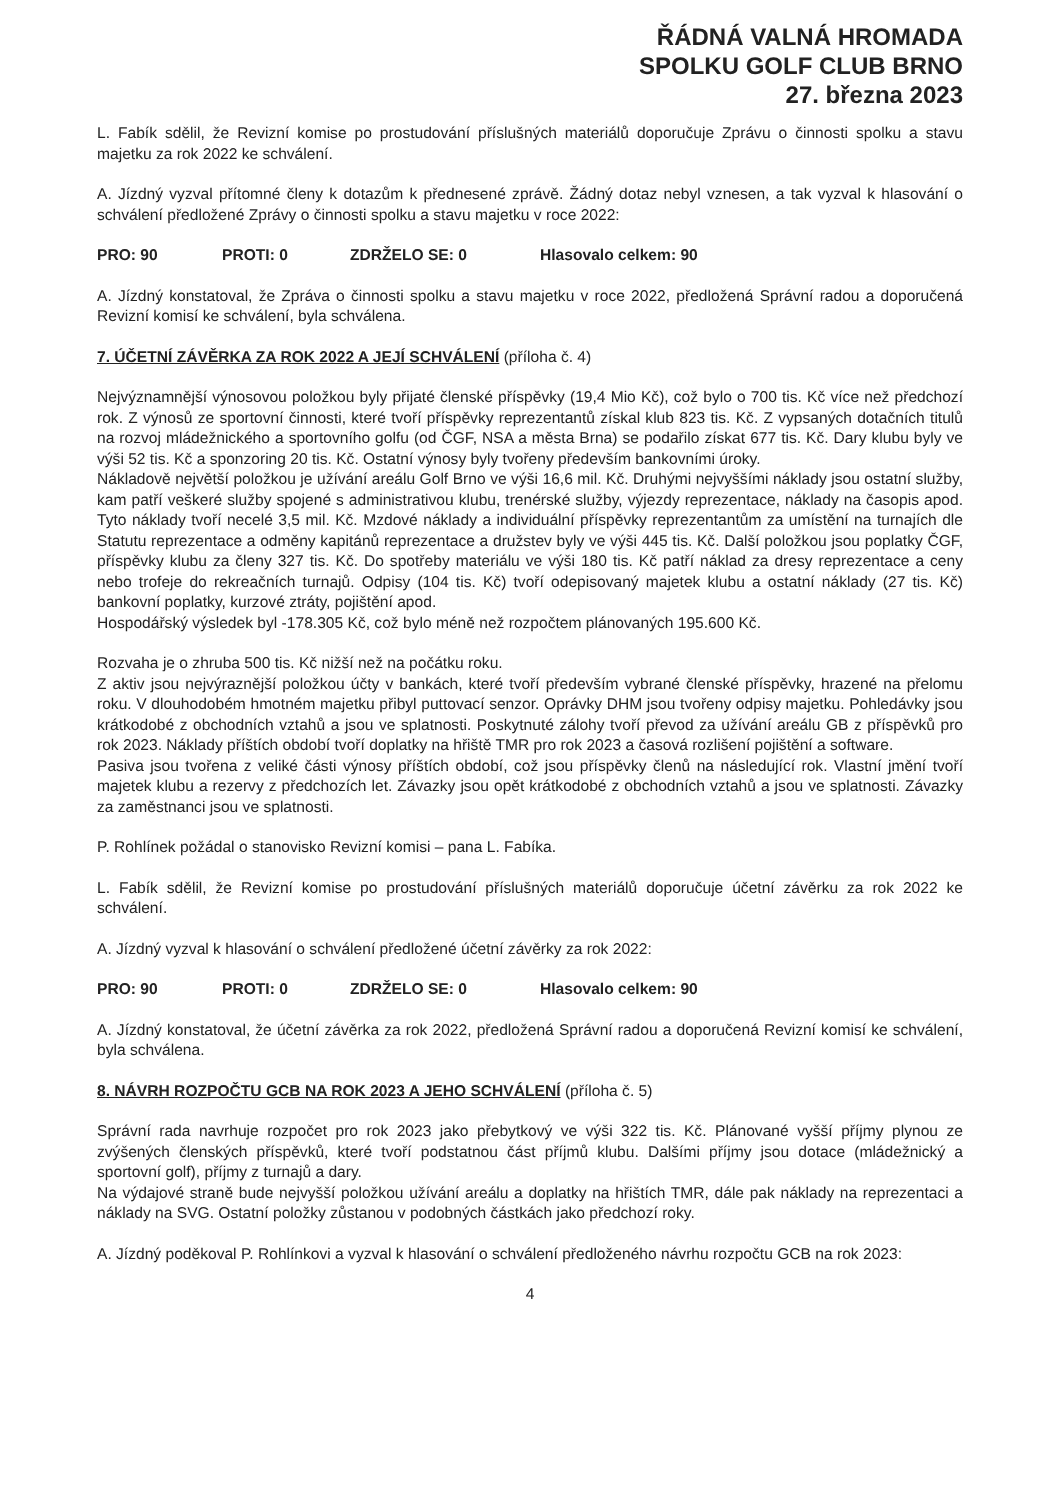ŘÁDNÁ VALNÁ HROMADA
SPOLKU GOLF CLUB BRNO
27. března 2023
L. Fabík sdělil, že Revizní komise po prostudování příslušných materiálů doporučuje Zprávu o činnosti spolku a stavu majetku za rok 2022 ke schválení.
A. Jízdný vyzval přítomné členy k dotazům k přednesené zprávě. Žádný dotaz nebyl vznesen, a tak vyzval k hlasování o schválení předložené Zprávy o činnosti spolku a stavu majetku v roce 2022:
PRO: 90 PROTI: 0 ZDRŽELO SE: 0 Hlasovalo celkem: 90
A. Jízdný konstatoval, že Zpráva o činnosti spolku a stavu majetku v roce 2022, předložená Správní radou a doporučená Revizní komisí ke schválení, byla schválena.
7. ÚČETNÍ ZÁVĚRKA ZA ROK 2022 A JEJÍ SCHVÁLENÍ (příloha č. 4)
Nejvýznamnější výnosovou položkou byly přijaté členské příspěvky (19,4 Mio Kč), což bylo o 700 tis. Kč více než předchozí rok. Z výnosů ze sportovní činnosti, které tvoří příspěvky reprezentantů získal klub 823 tis. Kč. Z vypsaných dotačních titulů na rozvoj mládežnického a sportovního golfu (od ČGF, NSA a města Brna) se podařilo získat 677 tis. Kč. Dary klubu byly ve výši 52 tis. Kč a sponzoring 20 tis. Kč. Ostatní výnosy byly tvořeny především bankovními úroky.
Nákladově největší položkou je užívání areálu Golf Brno ve výši 16,6 mil. Kč. Druhými nejvyššími náklady jsou ostatní služby, kam patří veškeré služby spojené s administrativou klubu, trenérské služby, výjezdy reprezentace, náklady na časopis apod. Tyto náklady tvoří necelé 3,5 mil. Kč. Mzdové náklady a individuální příspěvky reprezentantům za umístění na turnajích dle Statutu reprezentace a odměny kapitánů reprezentace a družstev byly ve výši 445 tis. Kč. Další položkou jsou poplatky ČGF, příspěvky klubu za členy 327 tis. Kč. Do spotřeby materiálu ve výši 180 tis. Kč patří náklad za dresy reprezentace a ceny nebo trofeje do rekreačních turnajů. Odpisy (104 tis. Kč) tvoří odepisovaný majetek klubu a ostatní náklady (27 tis. Kč) bankovní poplatky, kurzové ztráty, pojištění apod.
Hospodářský výsledek byl -178.305 Kč, což bylo méně než rozpočtem plánovaných 195.600 Kč.
Rozvaha je o zhruba 500 tis. Kč nižší než na počátku roku.
Z aktiv jsou nejvýraznější položkou účty v bankách, které tvoří především vybrané členské příspěvky, hrazené na přelomu roku. V dlouhodobém hmotném majetku přibyl puttovací senzor. Oprávky DHM jsou tvořeny odpisy majetku. Pohledávky jsou krátkodobé z obchodních vztahů a jsou ve splatnosti. Poskytnuté zálohy tvoří převod za užívání areálu GB z příspěvků pro rok 2023. Náklady příštích období tvoří doplatky na hřiště TMR pro rok 2023 a časová rozlišení pojištění a software.
Pasiva jsou tvořena z veliké části výnosy příštích období, což jsou příspěvky členů na následující rok. Vlastní jmění tvoří majetek klubu a rezervy z předchozích let. Závazky jsou opět krátkodobé z obchodních vztahů a jsou ve splatnosti. Závazky za zaměstnanci jsou ve splatnosti.
P. Rohlínek požádal o stanovisko Revizní komisi – pana L. Fabíka.
L. Fabík sdělil, že Revizní komise po prostudování příslušných materiálů doporučuje účetní závěrku za rok 2022 ke schválení.
A. Jízdný vyzval k hlasování o schválení předložené účetní závěrky za rok 2022:
PRO: 90 PROTI: 0 ZDRŽELO SE: 0 Hlasovalo celkem: 90
A. Jízdný konstatoval, že účetní závěrka za rok 2022, předložená Správní radou a doporučená Revizní komisí ke schválení, byla schválena.
8. NÁVRH ROZPOČTU GCB NA ROK 2023 A JEHO SCHVÁLENÍ (příloha č. 5)
Správní rada navrhuje rozpočet pro rok 2023 jako přebytkový ve výši 322 tis. Kč. Plánované vyšší příjmy plynou ze zvýšených členských příspěvků, které tvoří podstatnou část příjmů klubu. Dalšími příjmy jsou dotace (mládežnický a sportovní golf), příjmy z turnajů a dary.
Na výdajové straně bude nejvyšší položkou užívání areálu a doplatky na hřištích TMR, dále pak náklady na reprezentaci a náklady na SVG. Ostatní položky zůstanou v podobných částkách jako předchozí roky.
A. Jízdný poděkoval P. Rohlínkovi a vyzval k hlasování o schválení předloženého návrhu rozpočtu GCB na rok 2023:
4